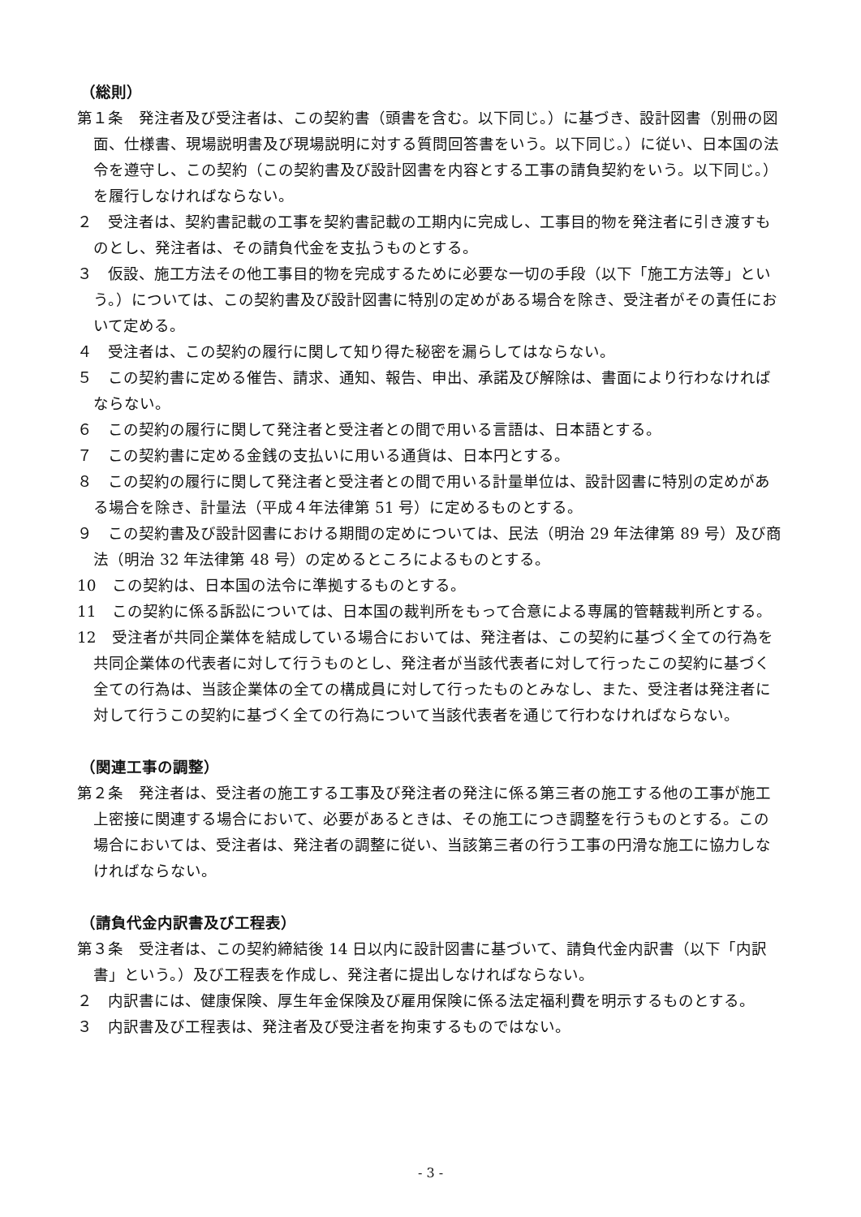（総則）
第１条　発注者及び受注者は、この契約書（頭書を含む。以下同じ。）に基づき、設計図書（別冊の図面、仕様書、現場説明書及び現場説明に対する質問回答書をいう。以下同じ。）に従い、日本国の法令を遵守し、この契約（この契約書及び設計図書を内容とする工事の請負契約をいう。以下同じ。）を履行しなければならない。
２　受注者は、契約書記載の工事を契約書記載の工期内に完成し、工事目的物を発注者に引き渡すものとし、発注者は、その請負代金を支払うものとする。
３　仮設、施工方法その他工事目的物を完成するために必要な一切の手段（以下「施工方法等」という。）については、この契約書及び設計図書に特別の定めがある場合を除き、受注者がその責任において定める。
４　受注者は、この契約の履行に関して知り得た秘密を漏らしてはならない。
５　この契約書に定める催告、請求、通知、報告、申出、承諾及び解除は、書面により行わなければならない。
６　この契約の履行に関して発注者と受注者との間で用いる言語は、日本語とする。
７　この契約書に定める金銭の支払いに用いる通貨は、日本円とする。
８　この契約の履行に関して発注者と受注者との間で用いる計量単位は、設計図書に特別の定めがある場合を除き、計量法（平成４年法律第 51 号）に定めるものとする。
９　この契約書及び設計図書における期間の定めについては、民法（明治 29 年法律第 89 号）及び商法（明治 32 年法律第 48 号）の定めるところによるものとする。
10　この契約は、日本国の法令に準拠するものとする。
11　この契約に係る訴訟については、日本国の裁判所をもって合意による専属的管轄裁判所とする。
12　受注者が共同企業体を結成している場合においては、発注者は、この契約に基づく全ての行為を共同企業体の代表者に対して行うものとし、発注者が当該代表者に対して行ったこの契約に基づく全ての行為は、当該企業体の全ての構成員に対して行ったものとみなし、また、受注者は発注者に対して行うこの契約に基づく全ての行為について当該代表者を通じて行わなければならない。
（関連工事の調整）
第２条　発注者は、受注者の施工する工事及び発注者の発注に係る第三者の施工する他の工事が施工上密接に関連する場合において、必要があるときは、その施工につき調整を行うものとする。この場合においては、受注者は、発注者の調整に従い、当該第三者の行う工事の円滑な施工に協力しなければならない。
（請負代金内訳書及び工程表）
第３条　受注者は、この契約締結後 14 日以内に設計図書に基づいて、請負代金内訳書（以下「内訳書」という。）及び工程表を作成し、発注者に提出しなければならない。
２　内訳書には、健康保険、厚生年金保険及び雇用保険に係る法定福利費を明示するものとする。
３　内訳書及び工程表は、発注者及び受注者を拘束するものではない。
- 3 -